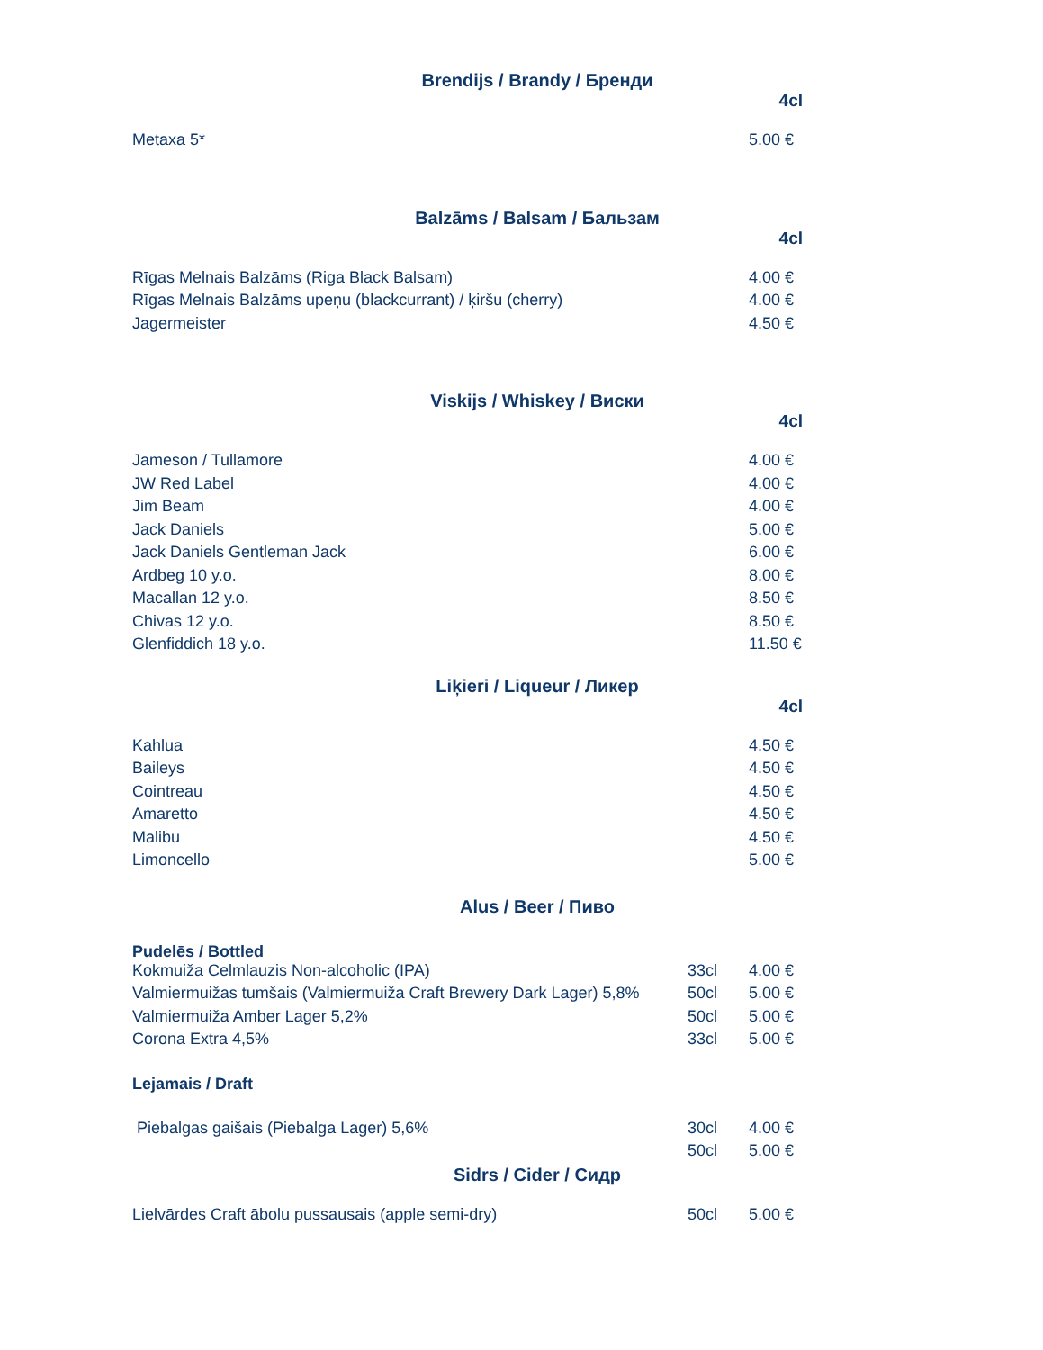Brendijs / Brandy / Бренди
4cl
| Metaxa 5* | 5.00 € |
Balzāms / Balsam / Бальзам
4cl
| Rīgas Melnais Balzāms (Riga Black Balsam) | 4.00 € |
| Rīgas Melnais Balzāms upeņu (blackcurrant) / ķiršu (cherry) | 4.00 € |
| Jagermeister | 4.50 € |
Viskijs / Whiskey / Виски
4cl
| Jameson / Tullamore | 4.00 € |
| JW Red Label | 4.00 € |
| Jim Beam | 4.00 € |
| Jack Daniels | 5.00 € |
| Jack Daniels Gentleman Jack | 6.00 € |
| Ardbeg 10 y.o. | 8.00 € |
| Macallan 12 y.o. | 8.50 € |
| Chivas 12 y.o. | 8.50 € |
| Glenfiddich 18 y.o. | 11.50 € |
Liķieri / Liqueur / Ликер
4cl
| Kahlua | 4.50 € |
| Baileys | 4.50 € |
| Cointreau | 4.50 € |
| Amaretto | 4.50 € |
| Malibu | 4.50 € |
| Limoncello | 5.00 € |
Alus / Beer / Пиво
Pudelēs / Bottled
| Kokmuiža Celmlauzis Non-alcoholic (IPA) | 33cl | 4.00 € |
| Valmiermuižas tumšais (Valmiermuiža Craft Brewery Dark Lager) 5,8% | 50cl | 5.00 € |
| Valmiermuiža Amber Lager 5,2% | 50cl | 5.00 € |
| Corona Extra 4,5% | 33cl | 5.00 € |
Lejamais / Draft
| Piebalgas gaišais (Piebalga Lager) 5,6% | 30cl | 4.00 € |
| | 50cl | 5.00 € |
Sidrs / Cider / Сидр
| Lielvārdes Craft ābolu pussausais (apple semi-dry) | 50cl | 5.00 € |